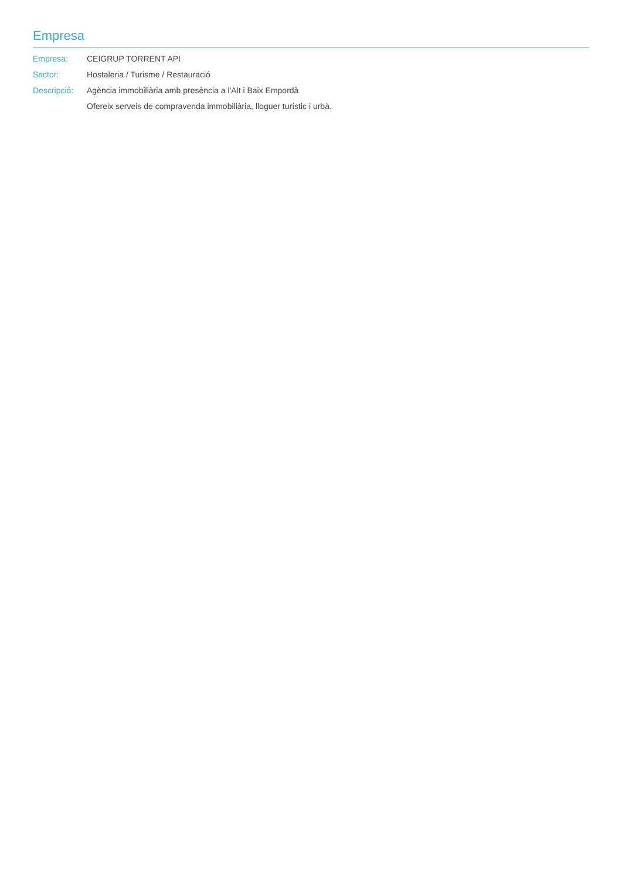Empresa
Empresa: CEIGRUP TORRENT API
Sector: Hostaleria / Turisme / Restauració
Descripció:
Agència immobiliària amb presència a l'Alt i Baix Empordà
Ofereix serveis de compravenda immobiliària, lloguer turístic i urbà.